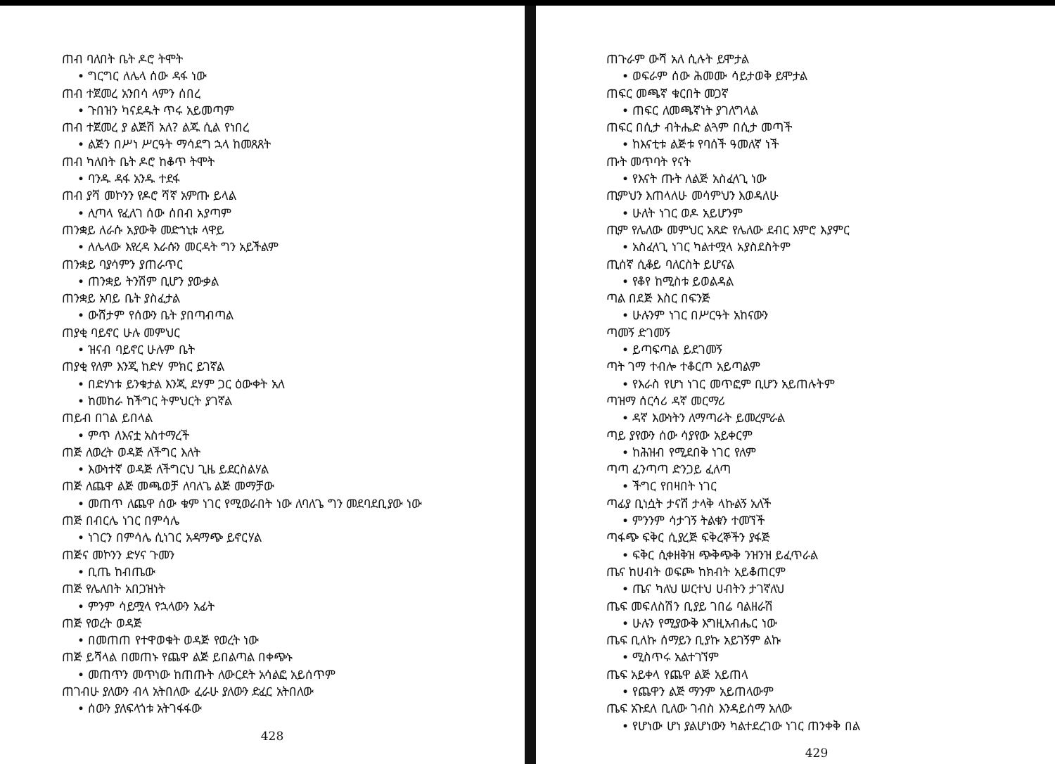ጠብ ባለበት ቤት ዶሮ ትሞት
• ግርግር ለሌላ ሰው ዳፋ ነው
ጠብ ተጀመረ አንበሳ ላምን ሰበረ
• ጉበዝን ካናደዱት ጥሩ አይመጣም
ጠብ ተጀመረ ያ ልጅሽ አለ? ልጁ ሲል የነበረ
• ልጅን በሥነ ሥርዓት ማሳደግ ኋላ ከመጸጸት
ጠብ ካለበት ቤት ዶሮ ከቆጥ ትሞት
• ባንዱ ዳፋ አንዱ ተደፋ
ጠብ ያሻ መኮንን የዶሮ ሻኛ አምጡ ይላል
• ሊጣላ የፈለገ ሰው ሰበብ አያጣም
ጠንቋይ ለራሱ አያውቅ መድኀኒቱ ላዋይ
• ለሌላው እየረዳ እራሱን መርዳት ግን አይችልም
ጠንቋይ ባያሳምን ያጠራጥር
• ጠንቋይ ትንሽም ቢሆን ያውቃል
ጠንቋይ አባይ ቤት ያስፈታል
• ውሸታም የሰውን ቤት ያበጣብጣል
ጠያቂ ባይኖር ሁሉ መምህር
• ዝናብ ባይኖር ሁሉም ቤት
ጠያቂ የለም እንጂ ከድሃ ምክር ይገኛል
• በድሃነቱ ይንቁታል እንጂ ደሃም ጋር ዕውቀት አለ
• ከመከራ ከችግር ትምህርት ያገኛል
ጠይብ በገል ይበላል
• ምጥ ለእናቷ አስተማረች
ጠጅ ለወረት ወዳጅ ለችግር እለት
• እውነተኛ ወዳጅ ለችግርህ ጊዜ ይደርስልሃል
ጠጅ ለጨዋ ልጅ መጫወቻ ለባለጌ ልጅ መማቻው
• መጠጥ ለጨዋ ሰው ቁም ነገር የሚወራበት ነው ለባለጌ ግን መደባደቢያው ነው
ጠጅ በብርሌ ነገር በምሳሌ
• ነገርን በምሳሌ ሲነገር አዳማጭ ይኖርሃል
ጠጅና መኮንን ድሃና ጉመን
• ቢጤ ከብጤው
ጠጅ የሌለበት አበጋዝነት
• ምንም ሳይሟላ የኋላውን አፊት
ጠጅ የወረት ወዳጅ
• በመጠጠ የተዋወቁት ወዳጅ የወረት ነው
ጠጅ ይሻላል በመጠኑ የጨዋ ልጅ ይበልጣል በቀጭኑ
• መጠጥን መጥነው ከጠጡት ለውርደት አሳልፎ አይሰጥም
ጠገብሁ ያለውን ብላ አትበለው ፈራሁ ያለውን ድፈር አትበለው
• ሰውን ያለፍላጎቱ አትገፋፋው
428
ጠጉራም ውሻ አለ ሲሉት ይሞታል
• ወፍራም ሰው ሕመሙ ሳይታወቅ ይሞታል
ጠፍር መጫኛ ቁርበት መጋኛ
• ጠፍር ለመጫኛነት ያገለግላል
ጠፍር በሲታ ብትሔድ ልጓም በሲታ መጣች
• ከእናቲቱ ልጅቱ የባሰች ዓመለኛ ነች
ጡት መጥባት የናት
• የእናት ጡት ለልጅ አስፈላጊ ነው
ጢምህን እጠላለሁ መሳምህን እወዳለሁ
• ሁለት ነገር ወዶ አይሆንም
ጢም የሌለው መምህር አጸድ የሌለው ደብር እምሮ እያምር
• አስፈላጊ ነገር ካልተሟላ አያስደስትም
ጢሰኛ ሲቆይ ባለርስት ይሆናል
• የቆየ ከሚስቱ ይወልዳል
ጣል በደጅ እስር በፍንጅ
• ሁሉንም ነገር በሥርዓት አከናውን
ጣመኝ ድገመኝ
• ይጣፍጣል ይደገመኝ
ጣት ገማ ተብሎ ተቆርጦ አይጣልም
• የእራስ የሆነ ነገር መጥፎም ቢሆን አይጠሉትም
ጣዝማ ሰርሳሪ ዳኛ መርማሪ
• ዳኛ እውነትን ለማጣራት ይመረምራል
ጣይ ያየውን ሰው ሳያየው አይቀርም
• ከሕዝብ የሚደበቅ ነገር የለም
ጣጣ ፈንጣጣ ድንጋይ ፈለጣ
• ችግር የበዛበት ነገር
ጣፊያ ቢነሷት ታናሽ ታላቅ ላኩልኝ አለች
• ምንንም ሳታገኝ ትልቁን ተመኘች
ጣፋጭ ፍቅር ሲያረጅ ፍቅረኞችን ያፋጅ
• ፍቅር ሲቀዘቅዝ ጭቅጭቅ ንዝንዝ ይፈጥራል
ጤና ከሀብት ወፍጮ ከክብት አይቆጠርም
• ጤና ካለህ ሠርተህ ሀብትን ታገኛለህ
ጤፍ መፍለስሽን ቢያይ ገበሬ ባልዘራሽ
• ሁሉን የሚያውቅ እግዚአብሔር ነው
ጤፍ ቢለኩ ሰማይን ቢያኩ አይገኝም ልኩ
• ሚስጥሩ አልተገኘም
ጤፍ አይቀላ የጨዋ ልጅ አይጠላ
• የጨዋን ልጅ ማንም አይጠላውም
ጤፍ አጉደለ ቢለው ገብስ እንዳይሰማ አለው
• የሆነው ሆነ ያልሆነውን ካልተደረገው ነገር ጠንቀቅ በል
429